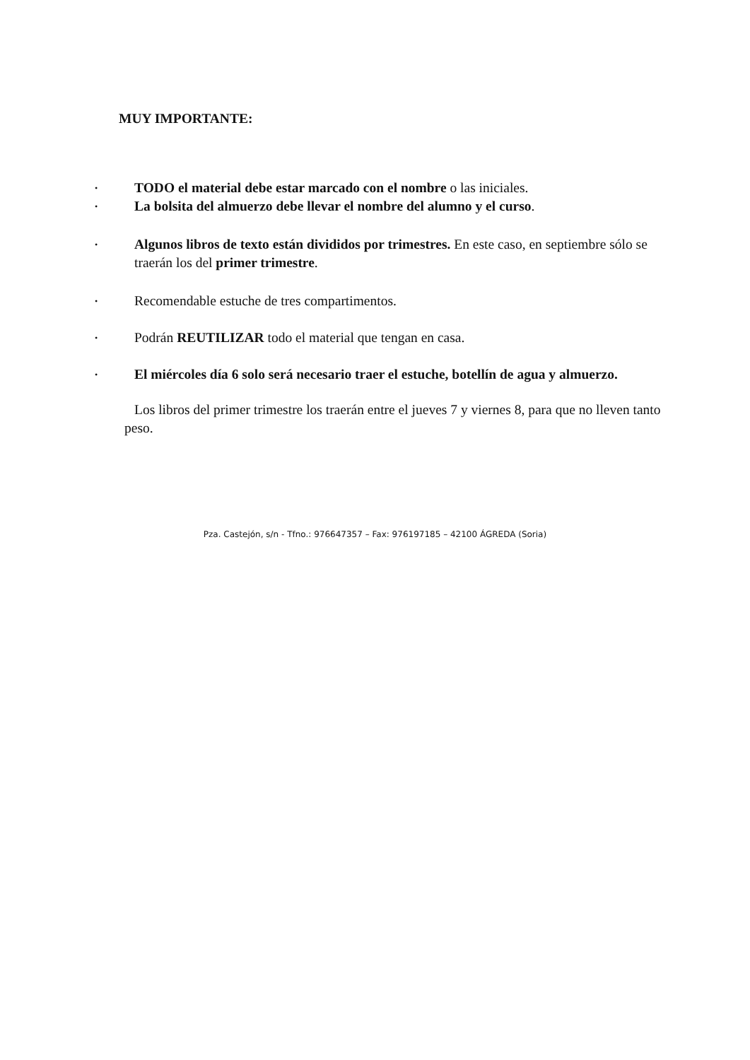MUY IMPORTANTE:
• TODO el material debe estar marcado con el nombre o las iniciales.
• La bolsita del almuerzo debe llevar el nombre del alumno y el curso.
• Algunos libros de texto están divididos por trimestres. En este caso, en septiembre sólo se traerán los del primer trimestre.
• Recomendable estuche de tres compartimentos.
• Podrán REUTILIZAR todo el material que tengan en casa.
• El miércoles día 6 solo será necesario traer el estuche, botellín de agua y almuerzo.
Los libros del primer trimestre los traerán entre el jueves 7 y viernes 8, para que no lleven tanto peso.
Pza. Castejón, s/n - Tfno.: 976647357 – Fax: 976197185 – 42100 ÁGREDA (Soria)